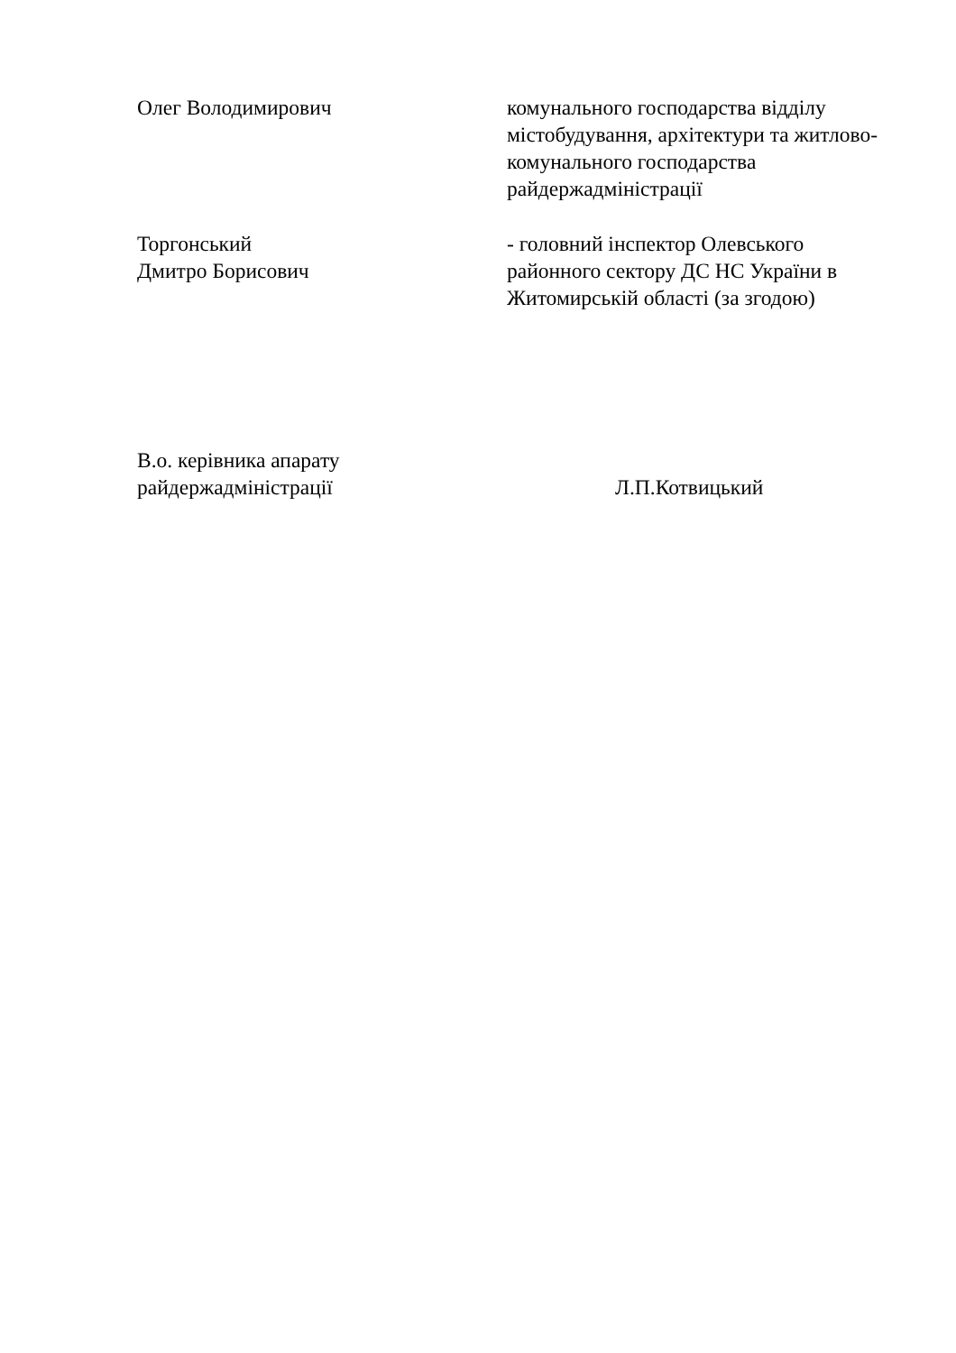Олег Володимирович комунального господарства відділу містобудування, архітектури та житлово-комунального господарства райдержадміністрації
Торгонський
Дмитро Борисович
- головний інспектор Олевського районного сектору ДС НС України в Житомирській області (за згодою)
В.о. керівника апарату
райдержадміністрації
Л.П.Котвицький